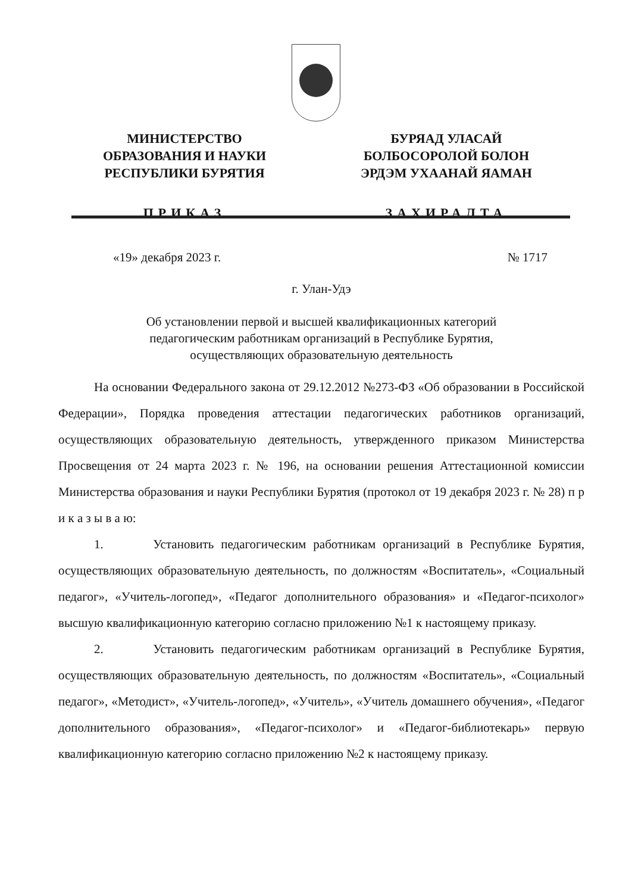МИНИСТЕРСТВО
ОБРАЗОВАНИЯ И НАУКИ
РЕСПУБЛИКИ БУРЯТИЯ
ПРИКАЗ
БУРЯАД УЛАСАЙ
БОЛБОСОРОЛОЙ БОЛОН
ЭРДЭМ УХААНАЙ ЯАМАН
ЗАХИРАЛТА
«19» декабря 2023 г. № 1717
г. Улан-Удэ
Об установлении первой и высшей квалификационных категорий
педагогическим работникам организаций в Республике Бурятия,
осуществляющих образовательную деятельность
На основании Федерального закона от 29.12.2012 №273-ФЗ «Об образовании в Российской Федерации», Порядка проведения аттестации педагогических работников организаций, осуществляющих образовательную деятельность, утвержденного приказом Министерства Просвещения от 24 марта 2023 г. № 196, на основании решения Аттестационной комиссии Министерства образования и науки Республики Бурятия (протокол от 19 декабря 2023 г. № 28) п р и к а з ы в а ю:
1. Установить педагогическим работникам организаций в Республике Бурятия, осуществляющих образовательную деятельность, по должностям «Воспитатель», «Социальный педагог», «Учитель-логопед», «Педагог дополнительного образования» и «Педагог-психолог» высшую квалификационную категорию согласно приложению №1 к настоящему приказу.
2. Установить педагогическим работникам организаций в Республике Бурятия, осуществляющих образовательную деятельность, по должностям «Воспитатель», «Социальный педагог», «Методист», «Учитель-логопед», «Учитель», «Учитель домашнего обучения», «Педагог дополнительного образования», «Педагог-психолог» и «Педагог-библиотекарь» первую квалификационную категорию согласно приложению №2 к настоящему приказу.